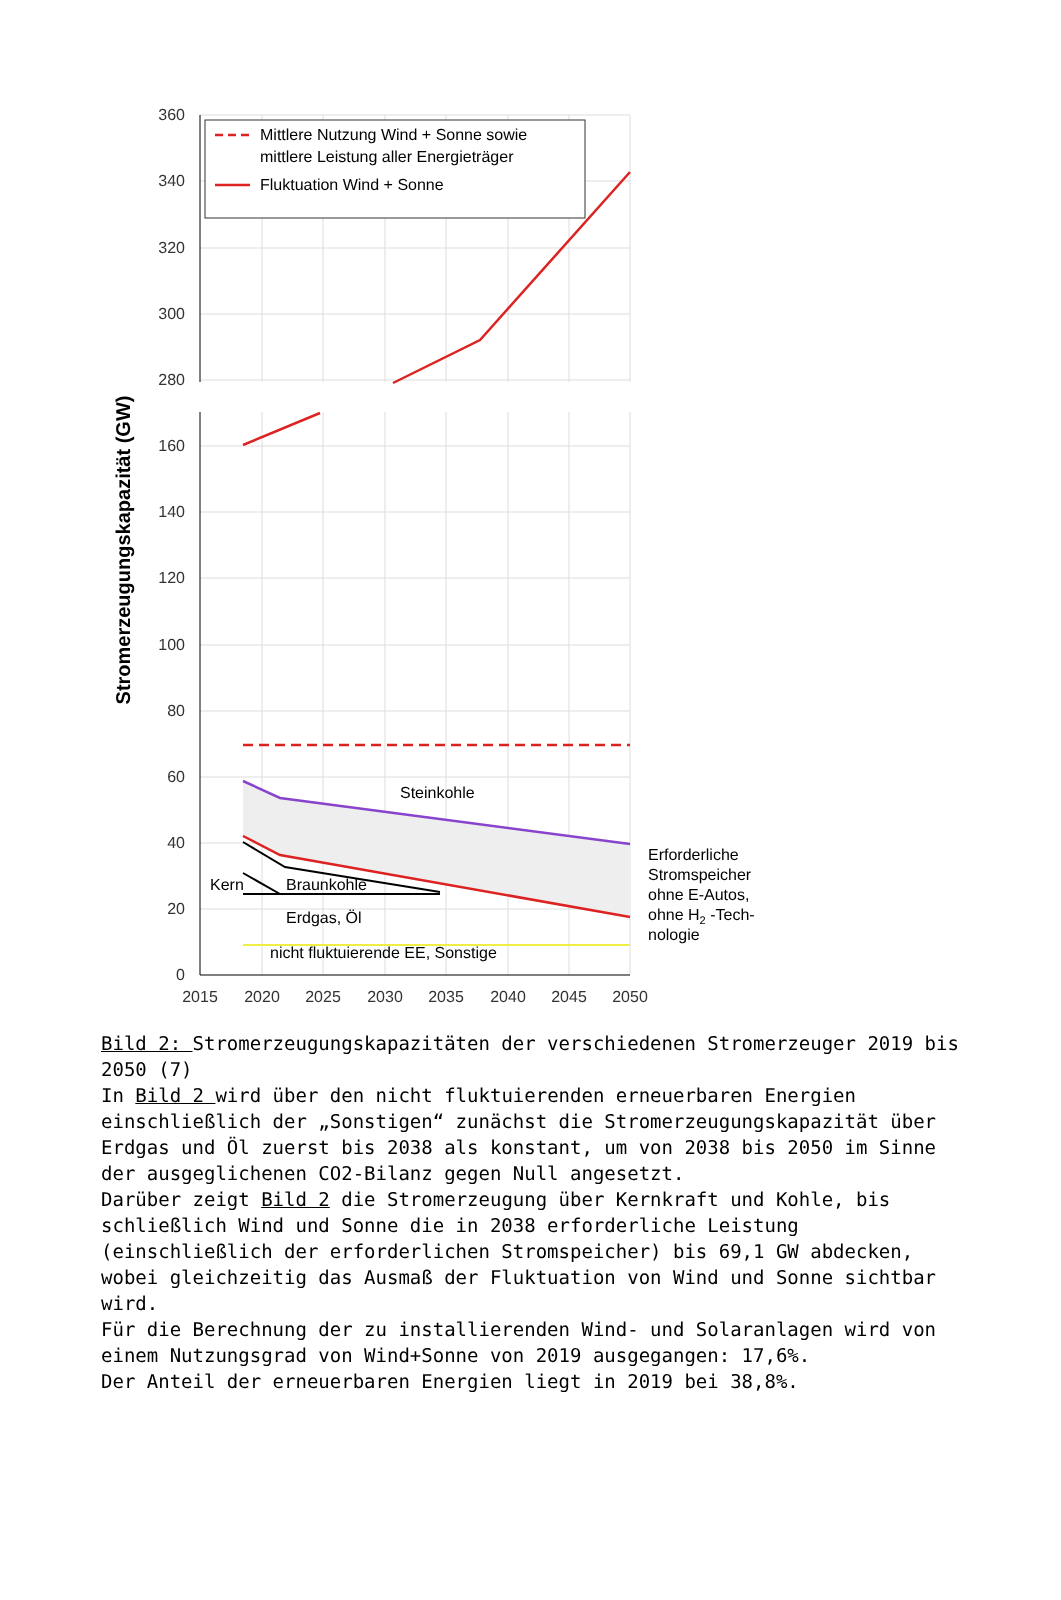360
340
320
300
280
160
140
120
100
80
60
40
20
0
2015
2020
2025
2030
2035
2040
2045
2050
Stromerzeugungskapazität (GW)
Mittlere Nutzung Wind + Sonne sowie
mittlere Leistung aller Energieträger
Fluktuation Wind + Sonne
Steinkohle
Kern
Braunkohle
Erdgas, Öl
nicht fluktuierende EE, Sonstige
Erforderliche
Stromspeicher
ohne E-Autos,
ohne H2 -Tech-
nologie
Bild 2: Stromerzeugungskapazitäten der verschiedenen Stromerzeuger 2019 bis 2050 (7)
In Bild 2 wird über den nicht fluktuierenden erneuerbaren Energien einschließlich der „Sonstigen“ zunächst die Stromerzeugungskapazität über Erdgas und Öl zuerst bis 2038 als konstant, um von 2038 bis 2050 im Sinne der ausgeglichenen CO2-Bilanz gegen Null angesetzt.
Darüber zeigt Bild 2 die Stromerzeugung über Kernkraft und Kohle, bis schließlich Wind und Sonne die in 2038 erforderliche Leistung (einschließlich der erforderlichen Stromspeicher) bis 69,1 GW abdecken, wobei gleichzeitig das Ausmaß der Fluktuation von Wind und Sonne sichtbar wird.
Für die Berechnung der zu installierenden Wind- und Solaranlagen wird von einem Nutzungsgrad von Wind+Sonne von 2019 ausgegangen: 17,6%.
Der Anteil der erneuerbaren Energien liegt in 2019 bei 38,8%.